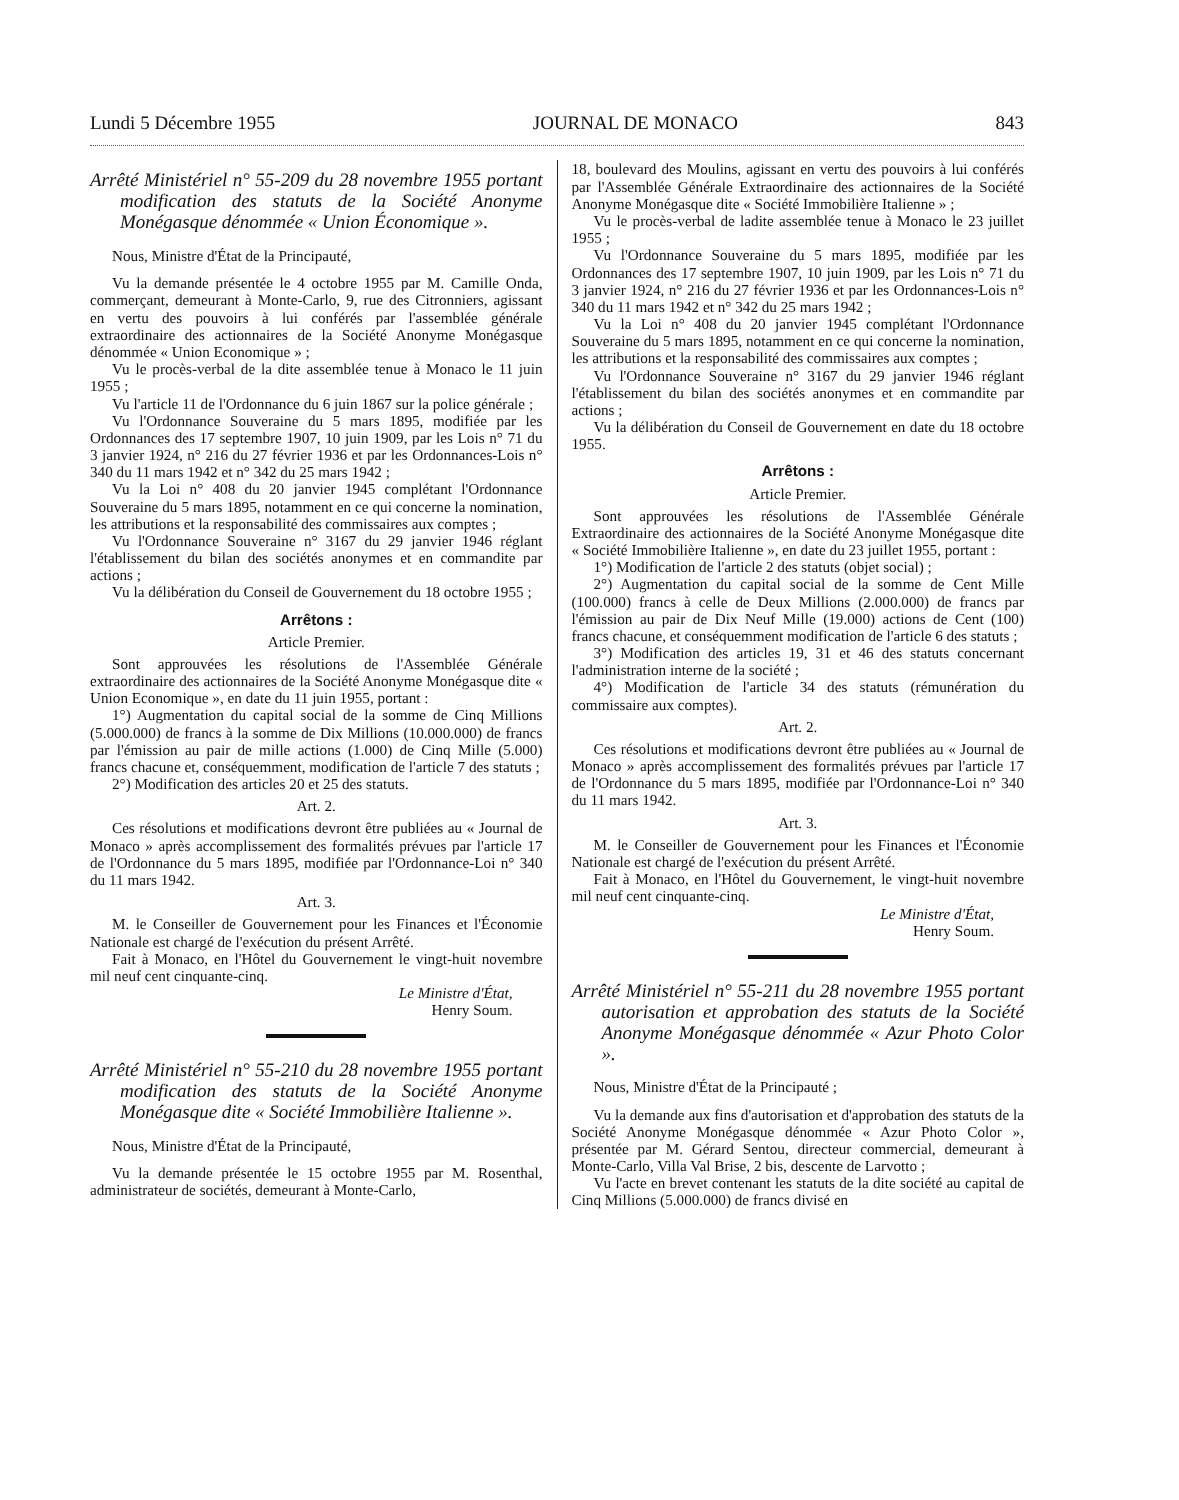Lundi 5 Décembre 1955 JOURNAL DE MONACO 843
Arrêté Ministériel n° 55-209 du 28 novembre 1955 portant modification des statuts de la Société Anonyme Monégasque dénommée « Union Économique ».
Nous, Ministre d'État de la Principauté,
Vu la demande présentée le 4 octobre 1955 par M. Camille Onda, commerçant, demeurant à Monte-Carlo, 9, rue des Citronniers, agissant en vertu des pouvoirs à lui conférés par l'assemblée générale extraordinaire des actionnaires de la Société Anonyme Monégasque dénommée « Union Economique » ;
Vu le procès-verbal de la dite assemblée tenue à Monaco le 11 juin 1955 ;
Vu l'article 11 de l'Ordonnance du 6 juin 1867 sur la police générale ;
Vu l'Ordonnance Souveraine du 5 mars 1895, modifiée par les Ordonnances des 17 septembre 1907, 10 juin 1909, par les Lois n° 71 du 3 janvier 1924, n° 216 du 27 février 1936 et par les Ordonnances-Lois n° 340 du 11 mars 1942 et n° 342 du 25 mars 1942 ;
Vu la Loi n° 408 du 20 janvier 1945 complétant l'Ordonnance Souveraine du 5 mars 1895, notamment en ce qui concerne la nomination, les attributions et la responsabilité des commissaires aux comptes ;
Vu l'Ordonnance Souveraine n° 3167 du 29 janvier 1946 réglant l'établissement du bilan des sociétés anonymes et en commandite par actions ;
Vu la délibération du Conseil de Gouvernement du 18 octobre 1955 ;
Arrêtons :
Article Premier.
Sont approuvées les résolutions de l'Assemblée Générale extraordinaire des actionnaires de la Société Anonyme Monégasque dite « Union Economique », en date du 11 juin 1955, portant :
1°) Augmentation du capital social de la somme de Cinq Millions (5.000.000) de francs à la somme de Dix Millions (10.000.000) de francs par l'émission au pair de mille actions (1.000) de Cinq Mille (5.000) francs chacune et, conséquemment, modification de l'article 7 des statuts ;
2°) Modification des articles 20 et 25 des statuts.
Art. 2.
Ces résolutions et modifications devront être publiées au « Journal de Monaco » après accomplissement des formalités prévues par l'article 17 de l'Ordonnance du 5 mars 1895, modifiée par l'Ordonnance-Loi n° 340 du 11 mars 1942.
Art. 3.
M. le Conseiller de Gouvernement pour les Finances et l'Économie Nationale est chargé de l'exécution du présent Arrêté.
Fait à Monaco, en l'Hôtel du Gouvernement le vingt-huit novembre mil neuf cent cinquante-cinq.
Le Ministre d'État,
Henry Soum.
Arrêté Ministériel n° 55-210 du 28 novembre 1955 portant modification des statuts de la Société Anonyme Monégasque dite « Société Immobilière Italienne ».
Nous, Ministre d'État de la Principauté,
Vu la demande présentée le 15 octobre 1955 par M. Rosenthal, administrateur de sociétés, demeurant à Monte-Carlo,
18, boulevard des Moulins, agissant en vertu des pouvoirs à lui conférés par l'Assemblée Générale Extraordinaire des actionnaires de la Société Anonyme Monégasque dite « Société Immobilière Italienne » ;
Vu le procès-verbal de ladite assemblée tenue à Monaco le 23 juillet 1955 ;
Vu l'Ordonnance Souveraine du 5 mars 1895, modifiée par les Ordonnances des 17 septembre 1907, 10 juin 1909, par les Lois n° 71 du 3 janvier 1924, n° 216 du 27 février 1936 et par les Ordonnances-Lois n° 340 du 11 mars 1942 et n° 342 du 25 mars 1942 ;
Vu la Loi n° 408 du 20 janvier 1945 complétant l'Ordonnance Souveraine du 5 mars 1895, notamment en ce qui concerne la nomination, les attributions et la responsabilité des commissaires aux comptes ;
Vu l'Ordonnance Souveraine n° 3167 du 29 janvier 1946 réglant l'établissement du bilan des sociétés anonymes et en commandite par actions ;
Vu la délibération du Conseil de Gouvernement en date du 18 octobre 1955.
Arrêtons :
Article Premier.
Sont approuvées les résolutions de l'Assemblée Générale Extraordinaire des actionnaires de la Société Anonyme Monégasque dite « Société Immobilière Italienne », en date du 23 juillet 1955, portant :
1°) Modification de l'article 2 des statuts (objet social) ;
2°) Augmentation du capital social de la somme de Cent Mille (100.000) francs à celle de Deux Millions (2.000.000) de francs par l'émission au pair de Dix Neuf Mille (19.000) actions de Cent (100) francs chacune, et conséquemment modification de l'article 6 des statuts ;
3°) Modification des articles 19, 31 et 46 des statuts concernant l'administration interne de la société ;
4°) Modification de l'article 34 des statuts (rémunération du commissaire aux comptes).
Art. 2.
Ces résolutions et modifications devront être publiées au « Journal de Monaco » après accomplissement des formalités prévues par l'article 17 de l'Ordonnance du 5 mars 1895, modifiée par l'Ordonnance-Loi n° 340 du 11 mars 1942.
Art. 3.
M. le Conseiller de Gouvernement pour les Finances et l'Économie Nationale est chargé de l'exécution du présent Arrêté.
Fait à Monaco, en l'Hôtel du Gouvernement, le vingt-huit novembre mil neuf cent cinquante-cinq.
Le Ministre d'État,
Henry Soum.
Arrêté Ministériel n° 55-211 du 28 novembre 1955 portant autorisation et approbation des statuts de la Société Anonyme Monégasque dénommée « Azur Photo Color ».
Nous, Ministre d'État de la Principauté ;
Vu la demande aux fins d'autorisation et d'approbation des statuts de la Société Anonyme Monégasque dénommée « Azur Photo Color », présentée par M. Gérard Sentou, directeur commercial, demeurant à Monte-Carlo, Villa Val Brise, 2 bis, descente de Larvotto ;
Vu l'acte en brevet contenant les statuts de la dite société au capital de Cinq Millions (5.000.000) de francs divisé en